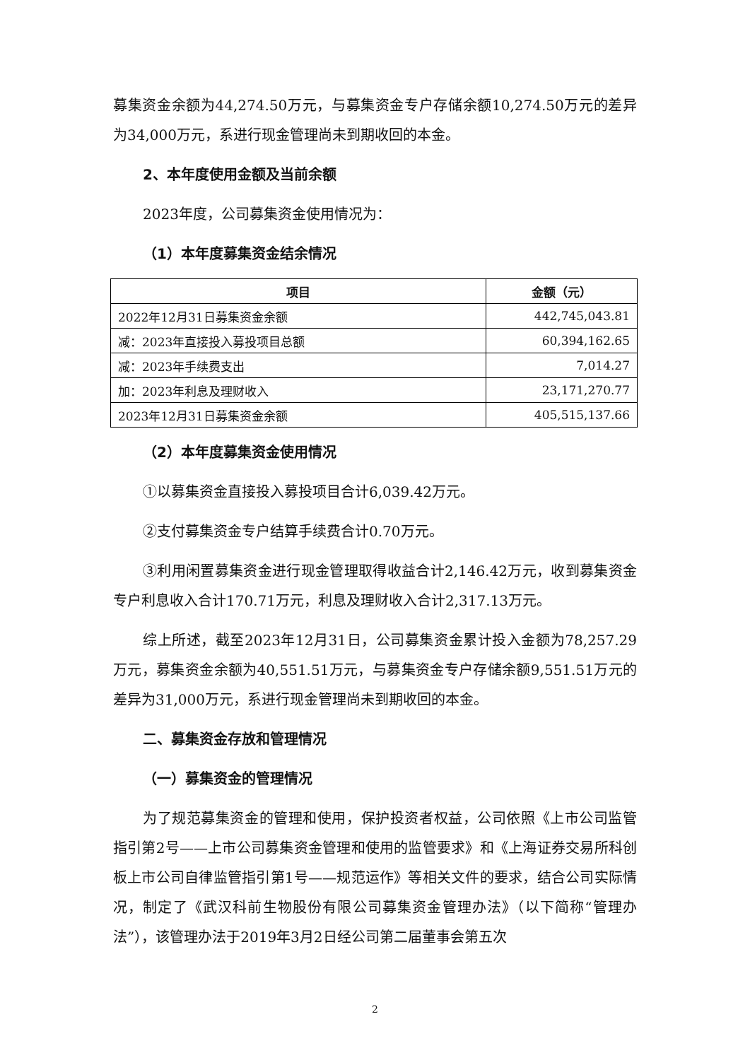募集资金余额为44,274.50万元，与募集资金专户存储余额10,274.50万元的差异为34,000万元，系进行现金管理尚未到期收回的本金。
2、本年度使用金额及当前余额
2023年度，公司募集资金使用情况为：
（1）本年度募集资金结余情况
| 项目 | 金额（元） |
| --- | --- |
| 2022年12月31日募集资金余额 | 442,745,043.81 |
| 减：2023年直接投入募投项目总额 | 60,394,162.65 |
| 减：2023年手续费支出 | 7,014.27 |
| 加：2023年利息及理财收入 | 23,171,270.77 |
| 2023年12月31日募集资金余额 | 405,515,137.66 |
（2）本年度募集资金使用情况
①以募集资金直接投入募投项目合计6,039.42万元。
②支付募集资金专户结算手续费合计0.70万元。
③利用闲置募集资金进行现金管理取得收益合计2,146.42万元，收到募集资金专户利息收入合计170.71万元，利息及理财收入合计2,317.13万元。
综上所述，截至2023年12月31日，公司募集资金累计投入金额为78,257.29万元，募集资金余额为40,551.51万元，与募集资金专户存储余额9,551.51万元的差异为31,000万元，系进行现金管理尚未到期收回的本金。
二、募集资金存放和管理情况
（一）募集资金的管理情况
为了规范募集资金的管理和使用，保护投资者权益，公司依照《上市公司监管指引第2号——上市公司募集资金管理和使用的监管要求》和《上海证券交易所科创板上市公司自律监管指引第1号——规范运作》等相关文件的要求，结合公司实际情况，制定了《武汉科前生物股份有限公司募集资金管理办法》（以下简称“管理办法”），该管理办法于2019年3月2日经公司第二届董事会第五次
2